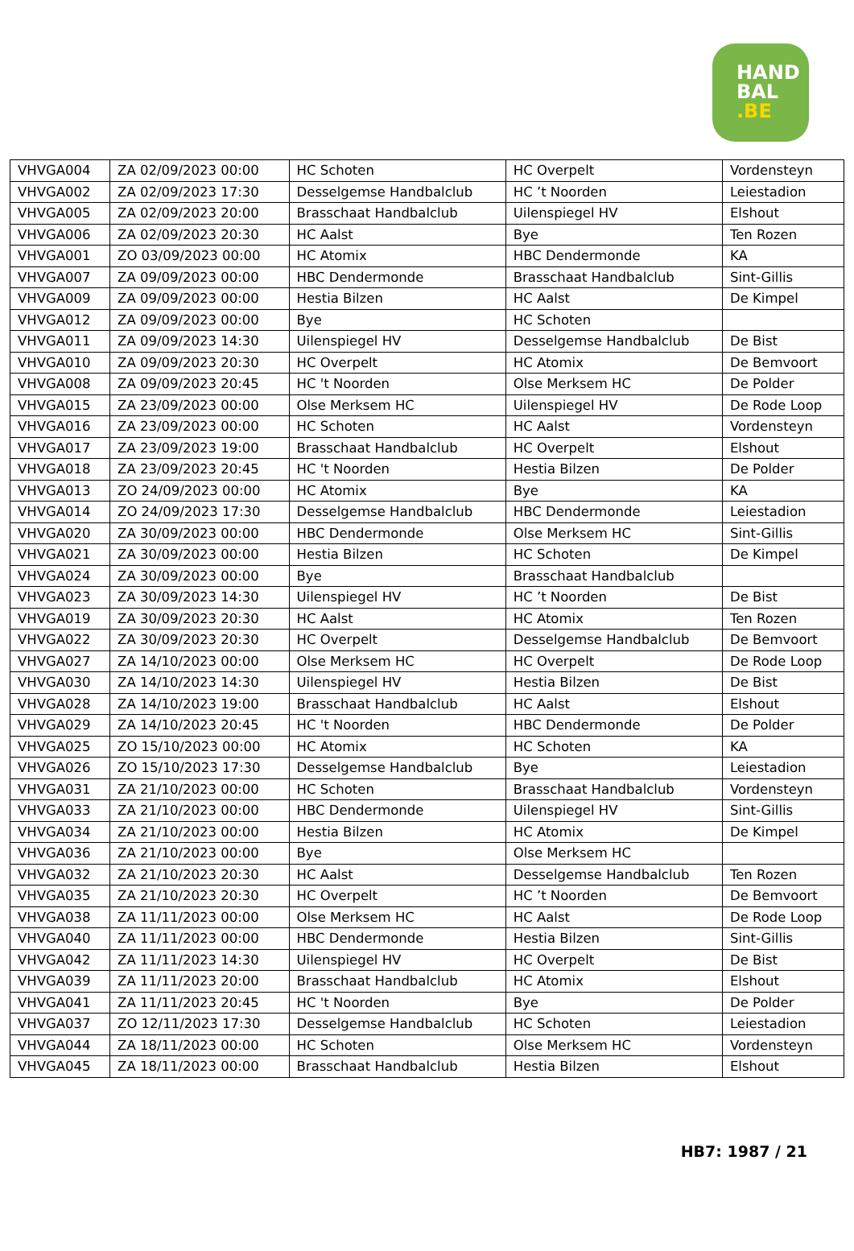HAND
BAL
.BE
| VHVGA004 | ZA 02/09/2023 00:00 | HC Schoten | HC Overpelt | Vordensteyn |
| VHVGA002 | ZA 02/09/2023 17:30 | Desselgemse Handbalclub | HC ’t Noorden | Leiestadion |
| VHVGA005 | ZA 02/09/2023 20:00 | Brasschaat Handbalclub | Uilenspiegel HV | Elshout |
| VHVGA006 | ZA 02/09/2023 20:30 | HC Aalst | Bye | Ten Rozen |
| VHVGA001 | ZO 03/09/2023 00:00 | HC Atomix | HBC Dendermonde | KA |
| VHVGA007 | ZA 09/09/2023 00:00 | HBC Dendermonde | Brasschaat Handbalclub | Sint-Gillis |
| VHVGA009 | ZA 09/09/2023 00:00 | Hestia Bilzen | HC Aalst | De Kimpel |
| VHVGA012 | ZA 09/09/2023 00:00 | Bye | HC Schoten | |
| VHVGA011 | ZA 09/09/2023 14:30 | Uilenspiegel HV | Desselgemse Handbalclub | De Bist |
| VHVGA010 | ZA 09/09/2023 20:30 | HC Overpelt | HC Atomix | De Bemvoort |
| VHVGA008 | ZA 09/09/2023 20:45 | HC 't Noorden | Olse Merksem HC | De Polder |
| VHVGA015 | ZA 23/09/2023 00:00 | Olse Merksem HC | Uilenspiegel HV | De Rode Loop |
| VHVGA016 | ZA 23/09/2023 00:00 | HC Schoten | HC Aalst | Vordensteyn |
| VHVGA017 | ZA 23/09/2023 19:00 | Brasschaat Handbalclub | HC Overpelt | Elshout |
| VHVGA018 | ZA 23/09/2023 20:45 | HC 't Noorden | Hestia Bilzen | De Polder |
| VHVGA013 | ZO 24/09/2023 00:00 | HC Atomix | Bye | KA |
| VHVGA014 | ZO 24/09/2023 17:30 | Desselgemse Handbalclub | HBC Dendermonde | Leiestadion |
| VHVGA020 | ZA 30/09/2023 00:00 | HBC Dendermonde | Olse Merksem HC | Sint-Gillis |
| VHVGA021 | ZA 30/09/2023 00:00 | Hestia Bilzen | HC Schoten | De Kimpel |
| VHVGA024 | ZA 30/09/2023 00:00 | Bye | Brasschaat Handbalclub | |
| VHVGA023 | ZA 30/09/2023 14:30 | Uilenspiegel HV | HC ’t Noorden | De Bist |
| VHVGA019 | ZA 30/09/2023 20:30 | HC Aalst | HC Atomix | Ten Rozen |
| VHVGA022 | ZA 30/09/2023 20:30 | HC Overpelt | Desselgemse Handbalclub | De Bemvoort |
| VHVGA027 | ZA 14/10/2023 00:00 | Olse Merksem HC | HC Overpelt | De Rode Loop |
| VHVGA030 | ZA 14/10/2023 14:30 | Uilenspiegel HV | Hestia Bilzen | De Bist |
| VHVGA028 | ZA 14/10/2023 19:00 | Brasschaat Handbalclub | HC Aalst | Elshout |
| VHVGA029 | ZA 14/10/2023 20:45 | HC 't Noorden | HBC Dendermonde | De Polder |
| VHVGA025 | ZO 15/10/2023 00:00 | HC Atomix | HC Schoten | KA |
| VHVGA026 | ZO 15/10/2023 17:30 | Desselgemse Handbalclub | Bye | Leiestadion |
| VHVGA031 | ZA 21/10/2023 00:00 | HC Schoten | Brasschaat Handbalclub | Vordensteyn |
| VHVGA033 | ZA 21/10/2023 00:00 | HBC Dendermonde | Uilenspiegel HV | Sint-Gillis |
| VHVGA034 | ZA 21/10/2023 00:00 | Hestia Bilzen | HC Atomix | De Kimpel |
| VHVGA036 | ZA 21/10/2023 00:00 | Bye | Olse Merksem HC | |
| VHVGA032 | ZA 21/10/2023 20:30 | HC Aalst | Desselgemse Handbalclub | Ten Rozen |
| VHVGA035 | ZA 21/10/2023 20:30 | HC Overpelt | HC ’t Noorden | De Bemvoort |
| VHVGA038 | ZA 11/11/2023 00:00 | Olse Merksem HC | HC Aalst | De Rode Loop |
| VHVGA040 | ZA 11/11/2023 00:00 | HBC Dendermonde | Hestia Bilzen | Sint-Gillis |
| VHVGA042 | ZA 11/11/2023 14:30 | Uilenspiegel HV | HC Overpelt | De Bist |
| VHVGA039 | ZA 11/11/2023 20:00 | Brasschaat Handbalclub | HC Atomix | Elshout |
| VHVGA041 | ZA 11/11/2023 20:45 | HC 't Noorden | Bye | De Polder |
| VHVGA037 | ZO 12/11/2023 17:30 | Desselgemse Handbalclub | HC Schoten | Leiestadion |
| VHVGA044 | ZA 18/11/2023 00:00 | HC Schoten | Olse Merksem HC | Vordensteyn |
| VHVGA045 | ZA 18/11/2023 00:00 | Brasschaat Handbalclub | Hestia Bilzen | Elshout |
HB7: 1987 / 21